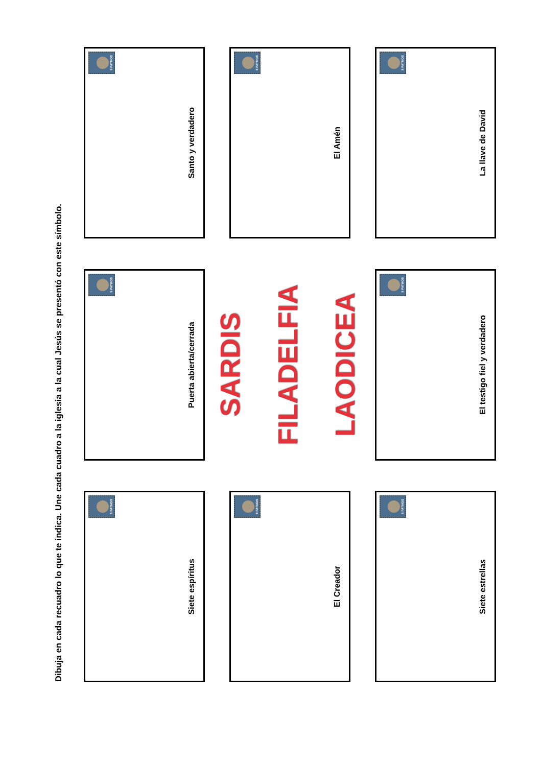Dibuja en cada recuadro lo que te indica. Une cada cuadro a la iglesia a la cual Jesús se presentó con este símbolo.
5 PATMOS
Siete espíritus
5 PATMOS
Puerta abierta/cerrada
5 PATMOS
Santo y verdadero
5 PATMOS
El Creador
SARDIS
FILADELFIA
LAODICEA
5 PATMOS
El Amén
5 PATMOS
Siete estrellas
5 PATMOS
El testigo fiel y verdadero
5 PATMOS
La llave de David